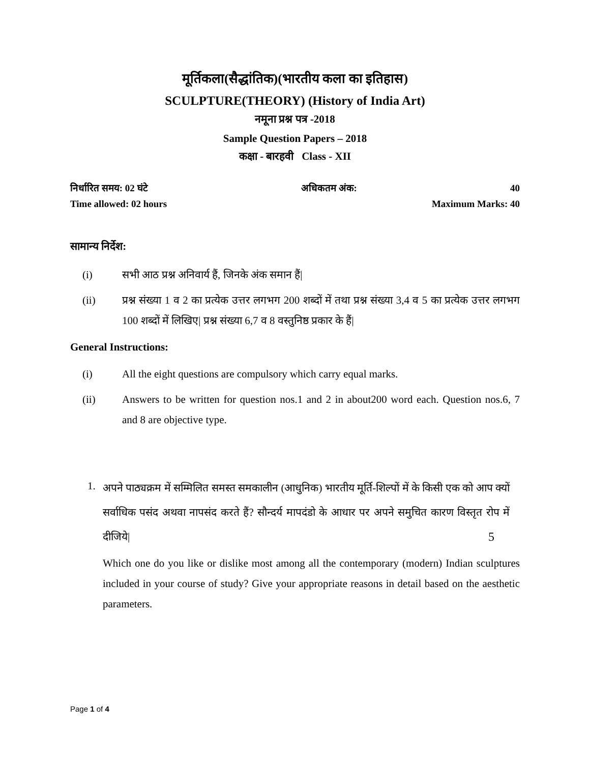मूर्तिकला(सैद्धांतिक)(भारतीय कला का इतिहास)
SCULPTURE(THEORY) (History of India Art)
नमूना प्रश्न पत्र -2018
Sample Question Papers – 2018
कक्षा - बारहवी Class - XII
निर्धारित समय: 02 घंटे अधिकतम अंक: 40
Time allowed: 02 hours Maximum Marks: 40
सामान्य निर्देश:
(i) सभी आठ प्रश्न अनिवार्य हैं, जिनके अंक समान हैं|
(ii) प्रश्न संख्या 1 व 2 का प्रत्येक उत्तर लगभग 200 शब्दों में तथा प्रश्न संख्या 3,4 व 5 का प्रत्येक उत्तर लगभग 100 शब्दों में लिखिए| प्रश्न संख्या 6,7 व 8 वस्तुनिष्ठ प्रकार के हैं|
General Instructions:
(i) All the eight questions are compulsory which carry equal marks.
(ii) Answers to be written for question nos.1 and 2 in about200 word each. Question nos.6, 7 and 8 are objective type.
1.
अपने पाठ्यक्रम में सम्मिलित समस्त समकालीन (आधुनिक) भारतीय मूर्ति-शिल्पों में के किसी एक को आप क्यों सर्वाधिक पसंद अथवा नापसंद करते हैं? सौन्दर्य मापदंडो के आधार पर अपने समुचित कारण विस्तृत रोप में दीजिये| 5
Which one do you like or dislike most among all the contemporary (modern) Indian sculptures included in your course of study? Give your appropriate reasons in detail based on the aesthetic parameters.
Page 1 of 4